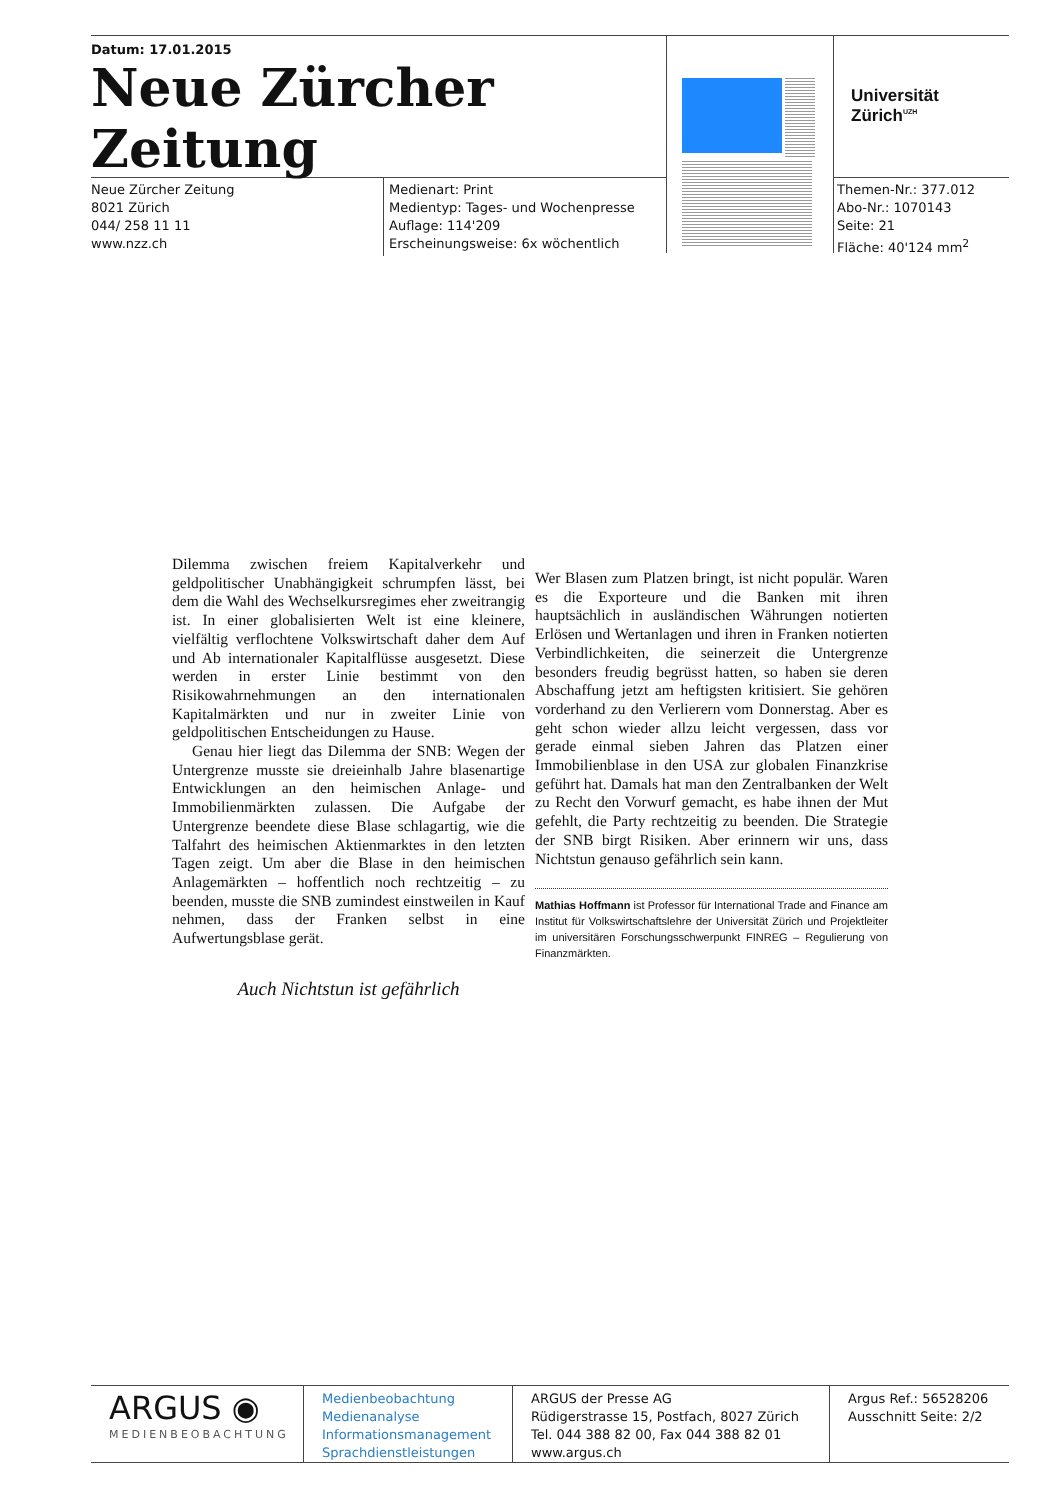Datum: 17.01.2015
Neue Zürcher Zeitung
Neue Zürcher Zeitung
8021 Zürich
044/ 258 11 11
www.nzz.ch
Medienart: Print
Medientyp: Tages- und Wochenpresse
Auflage: 114'209
Erscheinungsweise: 6x wöchentlich
Universität
Zürich<sup>UZH</sup>
Themen-Nr.: 377.012
Abo-Nr.: 1070143
Seite: 21
Fläche: 40'124 mm<sup>2</sup>
Dilemma zwischen freiem Kapitalverkehr und geldpolitischer Unabhängigkeit schrumpfen lässt, bei dem die Wahl des Wechselkursregimes eher zweitrangig ist. In einer globalisierten Welt ist eine kleinere, vielfältig verflochtene Volkswirtschaft daher dem Auf und Ab internationaler Kapitalflüsse ausgesetzt. Diese werden in erster Linie bestimmt von den Risikowahrnehmungen an den internationalen Kapitalmärkten und nur in zweiter Linie von geldpolitischen Entscheidungen zu Hause.
Genau hier liegt das Dilemma der SNB: Wegen der Untergrenze musste sie dreieinhalb Jahre blasenartige Entwicklungen an den heimischen Anlage- und Immobilienmärkten zulassen. Die Aufgabe der Untergrenze beendete diese Blase schlagartig, wie die Talfahrt des heimischen Aktienmarktes in den letzten Tagen zeigt. Um aber die Blase in den heimischen Anlagemärkten – hoffentlich noch rechtzeitig – zu beenden, musste die SNB zumindest einstweilen in Kauf nehmen, dass der Franken selbst in eine Aufwertungsblase gerät.
Auch Nichtstun ist gefährlich
Wer Blasen zum Platzen bringt, ist nicht populär. Waren es die Exporteure und die Banken mit ihren hauptsächlich in ausländischen Währungen notierten Erlösen und Wertanlagen und ihren in Franken notierten Verbindlichkeiten, die seinerzeit die Untergrenze besonders freudig begrüsst hatten, so haben sie deren Abschaffung jetzt am heftigsten kritisiert. Sie gehören vorderhand zu den Verlierern vom Donnerstag. Aber es geht schon wieder allzu leicht vergessen, dass vor gerade einmal sieben Jahren das Platzen einer Immobilienblase in den USA zur globalen Finanzkrise geführt hat. Damals hat man den Zentralbanken der Welt zu Recht den Vorwurf gemacht, es habe ihnen der Mut gefehlt, die Party rechtzeitig zu beenden. Die Strategie der SNB birgt Risiken. Aber erinnern wir uns, dass Nichtstun genauso gefährlich sein kann.
Mathias Hoffmann ist Professor für International Trade and Finance am Institut für Volkswirtschaftslehre der Universität Zürich und Projektleiter im universitären Forschungsschwerpunkt FINREG – Regulierung von Finanzmärkten.
ARGUS ◉
MEDIENBEOBACHTUNG
Medienbeobachtung
Medienanalyse
Informationsmanagement
Sprachdienstleistungen
ARGUS der Presse AG
Rüdigerstrasse 15, Postfach, 8027 Zürich
Tel. 044 388 82 00, Fax 044 388 82 01
www.argus.ch
Argus Ref.: 56528206
Ausschnitt Seite: 2/2